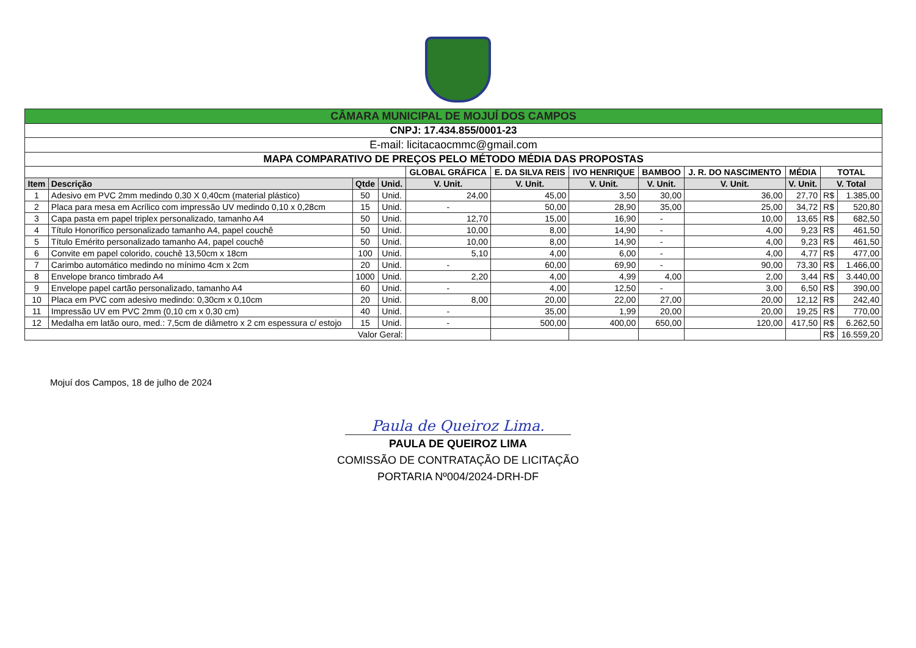| CÂMARA MUNICIPAL DE MOJUÍ DOS CAMPOS | | | | | | | | | | | |
| CNPJ: 17.434.855/0001-23 | | | | | | | | | | | |
| E-mail: licitacaocmmc@gmail.com | | | | | | | | | | | |
| MAPA COMPARATIVO DE PREÇOS PELO MÉTODO MÉDIA DAS PROPOSTAS | | | | | | | | | | | |
| | | | | GLOBAL GRÁFICA | E. DA SILVA REIS | IVO HENRIQUE | BAMBOO | J. R. DO NASCIMENTO | MÉDIA | TOTAL | |
| Item | Descrição | Qtde | Unid. | V. Unit. | V. Unit. | V. Unit. | V. Unit. | V. Unit. | V. Unit. | V. Total | |
| 1 | Adesivo em PVC 2mm medindo 0,30 X 0,40cm (material plástico) | 50 | Unid. | 24,00 | 45,00 | 3,50 | 30,00 | 36,00 | 27,70 | R$ | 1.385,00 |
| 2 | Placa para mesa em Acrílico com impressão UV medindo 0,10 x 0,28cm | 15 | Unid. | - | 50,00 | 28,90 | 35,00 | 25,00 | 34,72 | R$ | 520,80 |
| 3 | Capa pasta em papel triplex personalizado, tamanho A4 | 50 | Unid. | 12,70 | 15,00 | 16,90 | - | 10,00 | 13,65 | R$ | 682,50 |
| 4 | Título Honorífico personalizado tamanho A4, papel couchê | 50 | Unid. | 10,00 | 8,00 | 14,90 | - | 4,00 | 9,23 | R$ | 461,50 |
| 5 | Título Emérito personalizado tamanho A4, papel couchê | 50 | Unid. | 10,00 | 8,00 | 14,90 | - | 4,00 | 9,23 | R$ | 461,50 |
| 6 | Convite em papel colorido, couchê 13,50cm x 18cm | 100 | Unid. | 5,10 | 4,00 | 6,00 | - | 4,00 | 4,77 | R$ | 477,00 |
| 7 | Carimbo automático medindo no mínimo 4cm x 2cm | 20 | Unid. | - | 60,00 | 69,90 | - | 90,00 | 73,30 | R$ | 1.466,00 |
| 8 | Envelope branco timbrado A4 | 1000 | Unid. | 2,20 | 4,00 | 4,99 | 4,00 | 2,00 | 3,44 | R$ | 3.440,00 |
| 9 | Envelope papel cartão personalizado, tamanho A4 | 60 | Unid. | - | 4,00 | 12,50 | - | 3,00 | 6,50 | R$ | 390,00 |
| 10 | Placa em PVC com adesivo medindo: 0,30cm x 0,10cm | 20 | Unid. | 8,00 | 20,00 | 22,00 | 27,00 | 20,00 | 12,12 | R$ | 242,40 |
| 11 | Impressão UV em PVC 2mm (0,10 cm x 0,30 cm) | 40 | Unid. | - | 35,00 | 1,99 | 20,00 | 20,00 | 19,25 | R$ | 770,00 |
| 12 | Medalha em latão ouro, med.: 7,5cm de diâmetro x 2 cm espessura c/ estojo | 15 | Unid. | - | 500,00 | 400,00 | 650,00 | 120,00 | 417,50 | R$ | 6.262,50 |
| Valor Geral: | | | | | | | | | | R$ | 16.559,20 |
Mojuí dos Campos, 18 de julho de 2024
Paula de Queiroz Lima.
PAULA DE QUEIROZ LIMA
COMISSÃO DE CONTRATAÇÃO DE LICITAÇÃO
PORTARIA Nº004/2024-DRH-DF